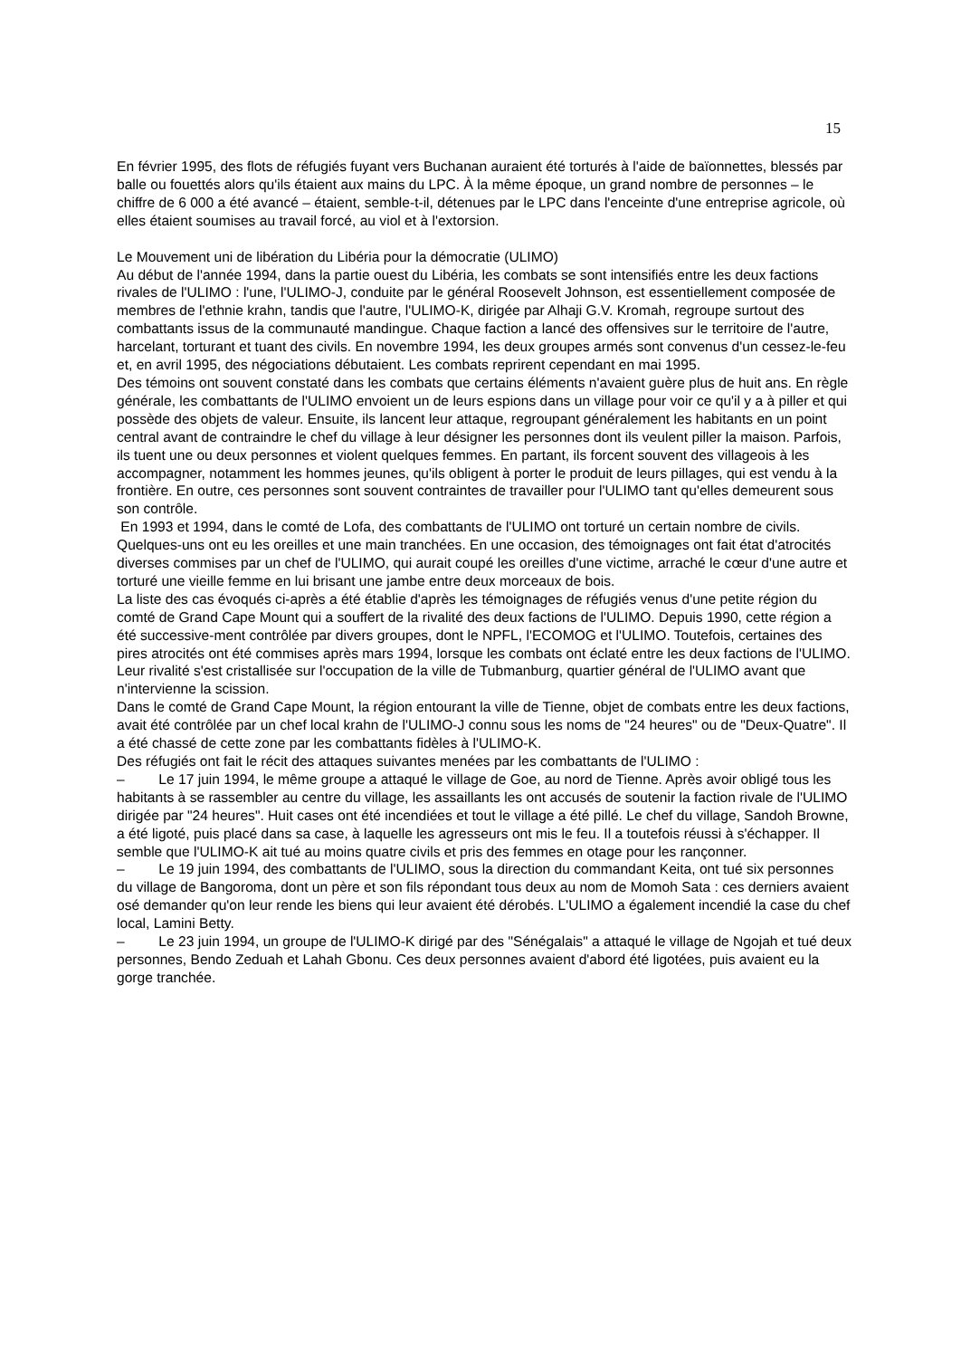15
En février 1995, des flots de réfugiés fuyant vers Buchanan auraient été torturés à l'aide de baïonnettes, blessés par balle ou fouettés alors qu'ils étaient aux mains du LPC. À la même époque, un grand nombre de personnes – le chiffre de 6 000 a été avancé – étaient, semble-t-il, détenues par le LPC dans l'enceinte d'une entreprise agricole, où elles étaient soumises au travail forcé, au viol et à l'extorsion.
Le Mouvement uni de libération du Libéria pour la démocratie (ULIMO)
Au début de l'année 1994, dans la partie ouest du Libéria, les combats se sont intensifiés entre les deux factions rivales de l'ULIMO : l'une, l'ULIMO-J, conduite par le général Roosevelt Johnson, est essentiellement composée de membres de l'ethnie krahn, tandis que l'autre, l'ULIMO-K, dirigée par Alhaji G.V. Kromah, regroupe surtout des combattants issus de la communauté mandingue. Chaque faction a lancé des offensives sur le territoire de l'autre, harcelant, torturant et tuant des civils. En novembre 1994, les deux groupes armés sont convenus d'un cessez-le-feu et, en avril 1995, des négociations débutaient. Les combats reprirent cependant en mai 1995.
Des témoins ont souvent constaté dans les combats que certains éléments n'avaient guère plus de huit ans. En règle générale, les combattants de l'ULIMO envoient un de leurs espions dans un village pour voir ce qu'il y a à piller et qui possède des objets de valeur. Ensuite, ils lancent leur attaque, regroupant généralement les habitants en un point central avant de contraindre le chef du village à leur désigner les personnes dont ils veulent piller la maison. Parfois, ils tuent une ou deux personnes et violent quelques femmes. En partant, ils forcent souvent des villageois à les accompagner, notamment les hommes jeunes, qu'ils obligent à porter le produit de leurs pillages, qui est vendu à la frontière. En outre, ces personnes sont souvent contraintes de travailler pour l'ULIMO tant qu'elles demeurent sous son contrôle.
En 1993 et 1994, dans le comté de Lofa, des combattants de l'ULIMO ont torturé un certain nombre de civils. Quelques-uns ont eu les oreilles et une main tranchées. En une occasion, des témoignages ont fait état d'atrocités diverses commises par un chef de l'ULIMO, qui aurait coupé les oreilles d'une victime, arraché le cœur d'une autre et torturé une vieille femme en lui brisant une jambe entre deux morceaux de bois.
La liste des cas évoqués ci-après a été établie d'après les témoignages de réfugiés venus d'une petite région du comté de Grand Cape Mount qui a souffert de la rivalité des deux factions de l'ULIMO. Depuis 1990, cette région a été successive-ment contrôlée par divers groupes, dont le NPFL, l'ECOMOG et l'ULIMO. Toutefois, certaines des pires atrocités ont été commises après mars 1994, lorsque les combats ont éclaté entre les deux factions de l'ULIMO. Leur rivalité s'est cristallisée sur l'occupation de la ville de Tubmanburg, quartier général de l'ULIMO avant que n'intervienne la scission.
Dans le comté de Grand Cape Mount, la région entourant la ville de Tienne, objet de combats entre les deux factions, avait été contrôlée par un chef local krahn de l'ULIMO-J connu sous les noms de "24 heures" ou de "Deux-Quatre". Il a été chassé de cette zone par les combattants fidèles à l'ULIMO-K.
Des réfugiés ont fait le récit des attaques suivantes menées par les combattants de l'ULIMO :
– Le 17 juin 1994, le même groupe a attaqué le village de Goe, au nord de Tienne. Après avoir obligé tous les habitants à se rassembler au centre du village, les assaillants les ont accusés de soutenir la faction rivale de l'ULIMO dirigée par "24 heures". Huit cases ont été incendiées et tout le village a été pillé. Le chef du village, Sandoh Browne, a été ligoté, puis placé dans sa case, à laquelle les agresseurs ont mis le feu. Il a toutefois réussi à s'échapper. Il semble que l'ULIMO-K ait tué au moins quatre civils et pris des femmes en otage pour les rançonner.
– Le 19 juin 1994, des combattants de l'ULIMO, sous la direction du commandant Keita, ont tué six personnes du village de Bangoroma, dont un père et son fils répondant tous deux au nom de Momoh Sata : ces derniers avaient osé demander qu'on leur rende les biens qui leur avaient été dérobés. L'ULIMO a également incendié la case du chef local, Lamini Betty.
– Le 23 juin 1994, un groupe de l'ULIMO-K dirigé par des "Sénégalais" a attaqué le village de Ngojah et tué deux personnes, Bendo Zeduah et Lahah Gbonu. Ces deux personnes avaient d'abord été ligotées, puis avaient eu la gorge tranchée.